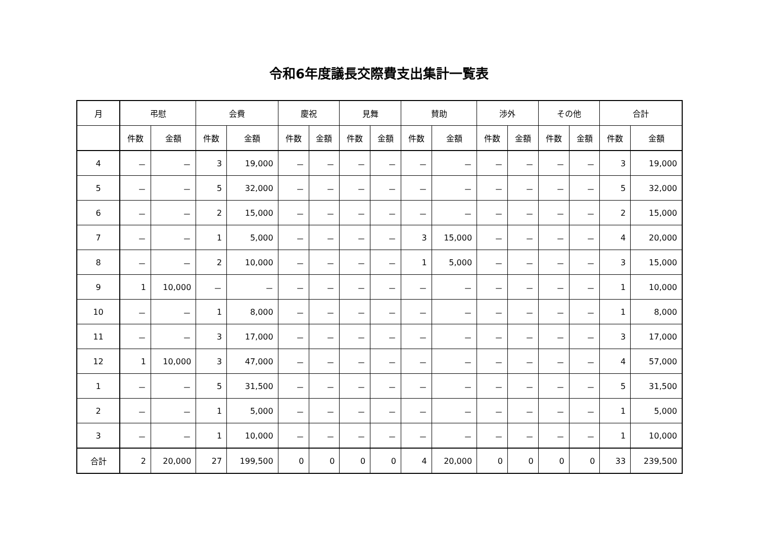令和6年度議長交際費支出集計一覧表
| 月 | 弔慰 | | 会費 | | 慶祝 | | 見舞 | | 賛助 | | 渉外 | | その他 | | 合計 | |
| --- | --- | --- | --- | --- | --- | --- | --- | --- | --- | --- | --- | --- | --- | --- | --- | --- |
| | 件数 | 金額 | 件数 | 金額 | 件数 | 金額 | 件数 | 金額 | 件数 | 金額 | 件数 | 金額 | 件数 | 金額 | 件数 | 金額 |
| 4 | － | － | 3 | 19,000 | － | － | － | － | － | － | － | － | － | － | 3 | 19,000 |
| 5 | － | － | 5 | 32,000 | － | － | － | － | － | － | － | － | － | － | 5 | 32,000 |
| 6 | － | － | 2 | 15,000 | － | － | － | － | － | － | － | － | － | － | 2 | 15,000 |
| 7 | － | － | 1 | 5,000 | － | － | － | － | 3 | 15,000 | － | － | － | － | 4 | 20,000 |
| 8 | － | － | 2 | 10,000 | － | － | － | － | 1 | 5,000 | － | － | － | － | 3 | 15,000 |
| 9 | 1 | 10,000 | － | － | － | － | － | － | － | － | － | － | － | － | 1 | 10,000 |
| 10 | － | － | 1 | 8,000 | － | － | － | － | － | － | － | － | － | － | 1 | 8,000 |
| 11 | － | － | 3 | 17,000 | － | － | － | － | － | － | － | － | － | － | 3 | 17,000 |
| 12 | 1 | 10,000 | 3 | 47,000 | － | － | － | － | － | － | － | － | － | － | 4 | 57,000 |
| 1 | － | － | 5 | 31,500 | － | － | － | － | － | － | － | － | － | － | 5 | 31,500 |
| 2 | － | － | 1 | 5,000 | － | － | － | － | － | － | － | － | － | － | 1 | 5,000 |
| 3 | － | － | 1 | 10,000 | － | － | － | － | － | － | － | － | － | － | 1 | 10,000 |
| 合計 | 2 | 20,000 | 27 | 199,500 | 0 | 0 | 0 | 0 | 4 | 20,000 | 0 | 0 | 0 | 0 | 33 | 239,500 |